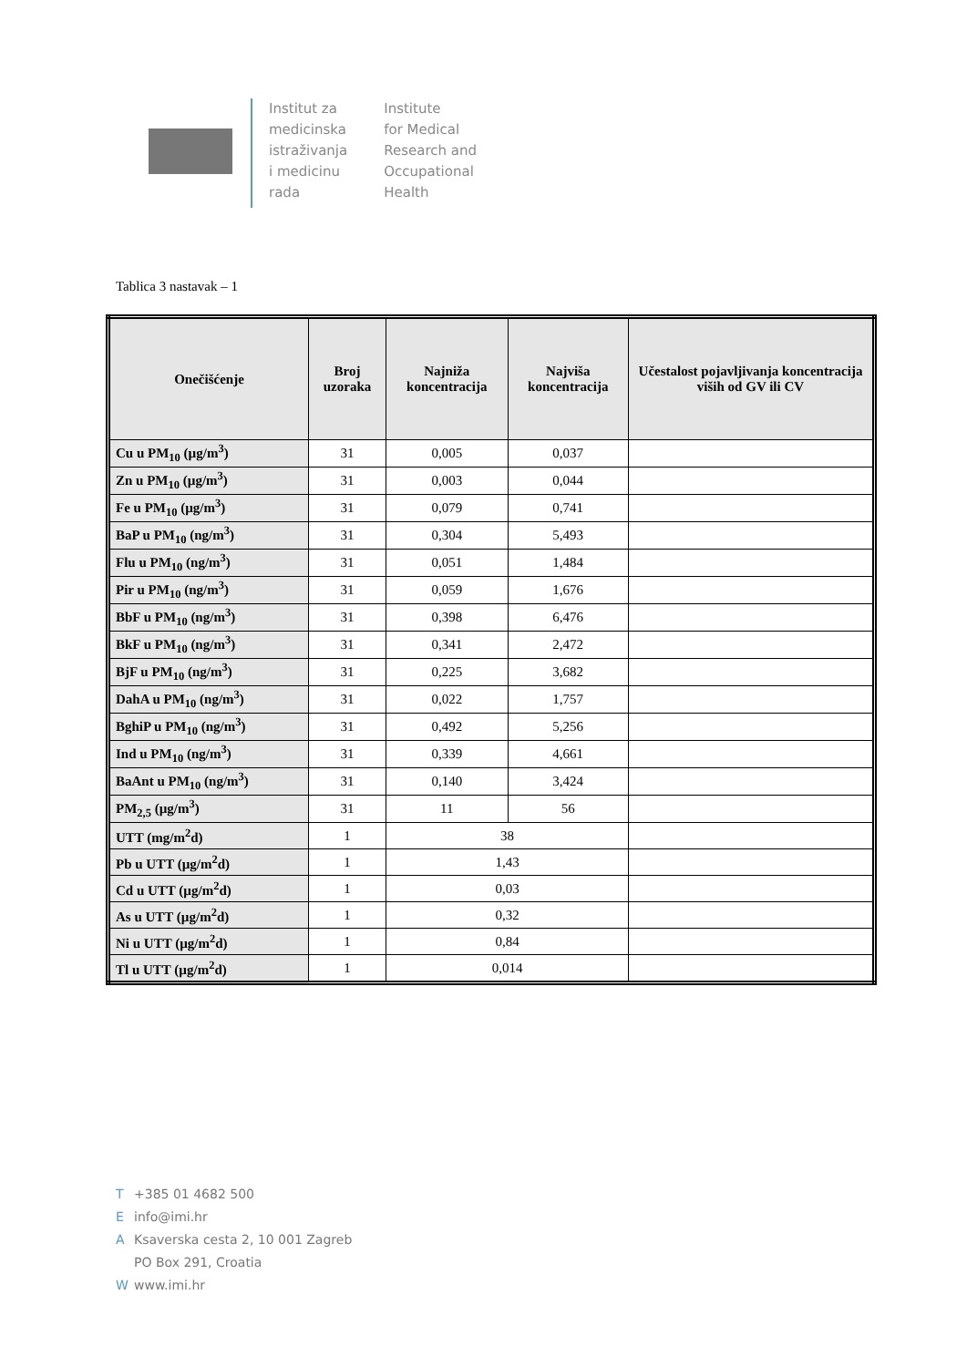Institut za
medicinska
istraživanja
i medicinu
rada
Institute
for Medical
Research and
Occupational
Health
Tablica 3 nastavak – 1
| Onečišćenje | Broj uzoraka | Najniža koncentracija | Najviša koncentracija | Učestalost pojavljivanja koncentracija viših od GV ili CV |
| --- | --- | --- | --- | --- |
| Cu u PM<sub>10</sub> (µg/m<sup>3</sup>) | 31 | 0,005 | 0,037 | |
| Zn u PM<sub>10</sub> (µg/m<sup>3</sup>) | 31 | 0,003 | 0,044 | |
| Fe u PM<sub>10</sub> (µg/m<sup>3</sup>) | 31 | 0,079 | 0,741 | |
| BaP u PM<sub>10</sub> (ng/m<sup>3</sup>) | 31 | 0,304 | 5,493 | |
| Flu u PM<sub>10</sub> (ng/m<sup>3</sup>) | 31 | 0,051 | 1,484 | |
| Pir u PM<sub>10</sub> (ng/m<sup>3</sup>) | 31 | 0,059 | 1,676 | |
| BbF u PM<sub>10</sub> (ng/m<sup>3</sup>) | 31 | 0,398 | 6,476 | |
| BkF u PM<sub>10</sub> (ng/m<sup>3</sup>) | 31 | 0,341 | 2,472 | |
| BjF u PM<sub>10</sub> (ng/m<sup>3</sup>) | 31 | 0,225 | 3,682 | |
| DahA u PM<sub>10</sub> (ng/m<sup>3</sup>) | 31 | 0,022 | 1,757 | |
| BghiP u PM<sub>10</sub> (ng/m<sup>3</sup>) | 31 | 0,492 | 5,256 | |
| Ind u PM<sub>10</sub> (ng/m<sup>3</sup>) | 31 | 0,339 | 4,661 | |
| BaAnt u PM<sub>10</sub> (ng/m<sup>3</sup>) | 31 | 0,140 | 3,424 | |
| PM<sub>2,5</sub> (µg/m<sup>3</sup>) | 31 | 11 | 56 | |
| UTT (mg/m<sup>2</sup>d) | 1 | 38 | | |
| Pb u UTT (µg/m<sup>2</sup>d) | 1 | 1,43 | | |
| Cd u UTT (µg/m<sup>2</sup>d) | 1 | 0,03 | | |
| As u UTT (µg/m<sup>2</sup>d) | 1 | 0,32 | | |
| Ni u UTT (µg/m<sup>2</sup>d) | 1 | 0,84 | | |
| Tl u UTT (µg/m<sup>2</sup>d) | 1 | 0,014 | | |
T +385 01 4682 500
Einfo@imi.hr
A Ksaverska cesta 2, 10 001 Zagreb
PO Box 291, Croatia
Wwww.imi.hr